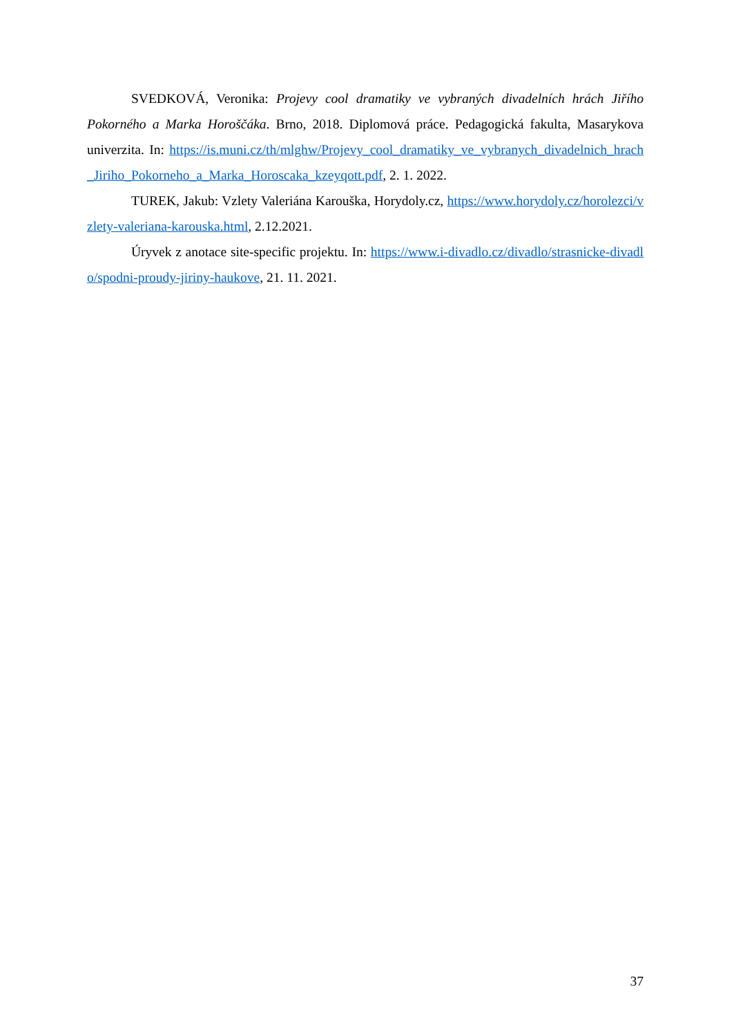SVEDKOVÁ, Veronika: Projevy cool dramatiky ve vybraných divadelních hrách Jiřího Pokorného a Marka Horoščáka. Brno, 2018. Diplomová práce. Pedagogická fakulta, Masarykova univerzita. In: https://is.muni.cz/th/mlghw/Projevy_cool_dramatiky_ve_vybranych_divadelnich_hrach_Jiriho_Pokorneho_a_Marka_Horoscaka_kzeyqott.pdf, 2. 1. 2022.
TUREK, Jakub: Vzlety Valeriána Karouška, Horydoly.cz, https://www.horydoly.cz/horolezci/vzlety-valeriana-karouska.html, 2.12.2021.
Úryvek z anotace site-specific projektu. In: https://www.i-divadlo.cz/divadlo/strasnicke-divadlo/spodni-proudy-jiriny-haukove, 21. 11. 2021.
37